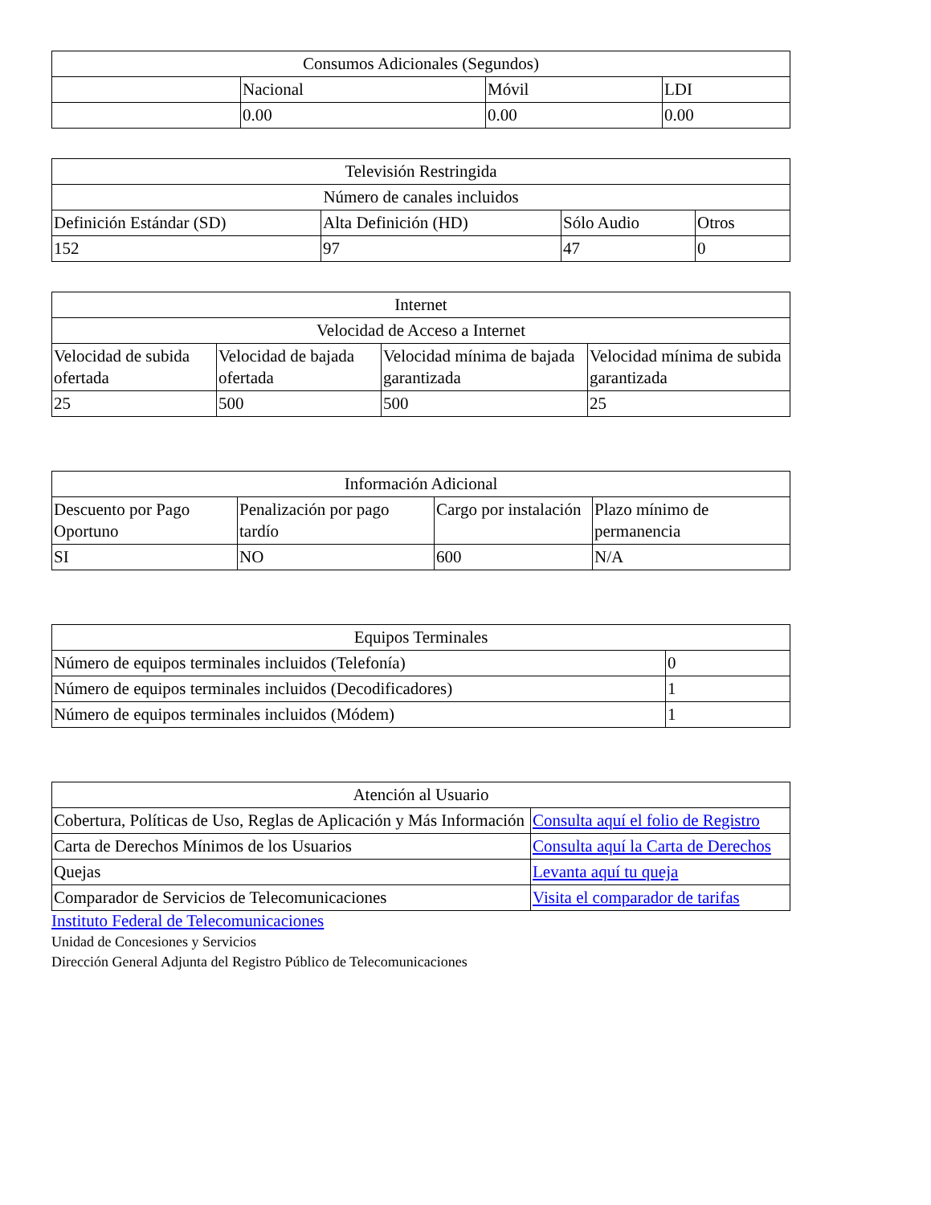| Consumos Adicionales (Segundos) | | | |
| --- | --- | --- | --- |
| | Nacional | Móvil | LDI |
| | 0.00 | 0.00 | 0.00 |
| Televisión Restringida | | | |
| --- | --- | --- | --- |
| Número de canales incluidos | | | |
| Definición Estándar (SD) | Alta Definición (HD) | Sólo Audio | Otros |
| 152 | 97 | 47 | 0 |
| Internet | | | |
| --- | --- | --- | --- |
| Velocidad de Acceso a Internet | | | |
| Velocidad de subida ofertada | Velocidad de bajada ofertada | Velocidad mínima de bajada garantizada | Velocidad mínima de subida garantizada |
| 25 | 500 | 500 | 25 |
| Información Adicional | | | |
| --- | --- | --- | --- |
| Descuento por Pago Oportuno | Penalización por pago tardío | Cargo por instalación | Plazo mínimo de permanencia |
| SI | NO | 600 | N/A |
| Equipos Terminales | |
| --- | --- |
| Número de equipos terminales incluidos (Telefonía) | 0 |
| Número de equipos terminales incluidos (Decodificadores) | 1 |
| Número de equipos terminales incluidos (Módem) | 1 |
| Atención al Usuario | |
| --- | --- |
| Cobertura, Políticas de Uso, Reglas de Aplicación y Más Información | Consulta aquí el folio de Registro |
| Carta de Derechos Mínimos de los Usuarios | Consulta aquí la Carta de Derechos |
| Quejas | Levanta aquí tu queja |
| Comparador de Servicios de Telecomunicaciones | Visita el comparador de tarifas |
Instituto Federal de Telecomunicaciones
Unidad de Concesiones y Servicios
Dirección General Adjunta del Registro Público de Telecomunicaciones